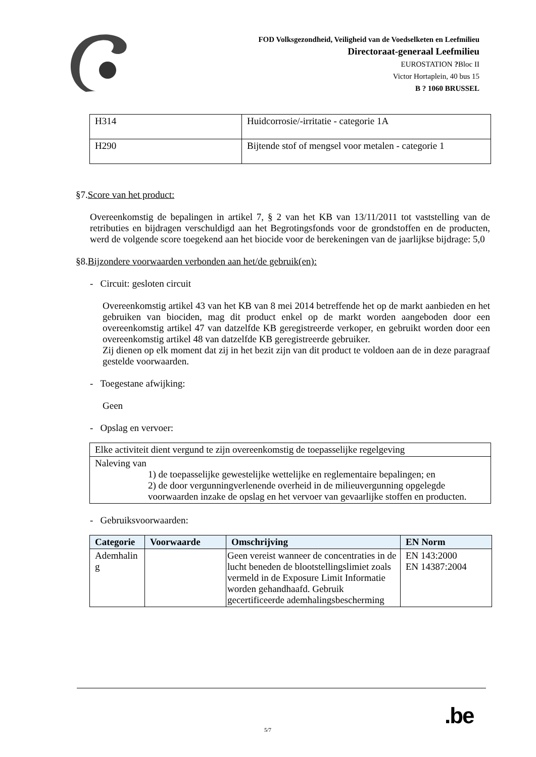FOD Volksgezondheid, Veiligheid van de Voedselketen en Leefmilieu
Directoraat-generaal Leefmilieu
EUROSTATION ?Bloc II
Victor Hortaplein, 40 bus 15
B ? 1060 BRUSSEL
| H314 | Huidcorrosie/-irritatie - categorie 1A |
| H290 | Bijtende stof of mengsel voor metalen - categorie 1 |
§7.Score van het product:
Overeenkomstig de bepalingen in artikel 7, § 2 van het KB van 13/11/2011 tot vaststelling van de retributies en bijdragen verschuldigd aan het Begrotingsfonds voor de grondstoffen en de producten, werd de volgende score toegekend aan het biocide voor de berekeningen van de jaarlijkse bijdrage: 5,0
§8.Bijzondere voorwaarden verbonden aan het/de gebruik(en):
- Circuit: gesloten circuit
Overeenkomstig artikel 43 van het KB van 8 mei 2014 betreffende het op de markt aanbieden en het gebruiken van biociden, mag dit product enkel op de markt worden aangeboden door een overeenkomstig artikel 47 van datzelfde KB geregistreerde verkoper, en gebruikt worden door een overeenkomstig artikel 48 van datzelfde KB geregistreerde gebruiker.
Zij dienen op elk moment dat zij in het bezit zijn van dit product te voldoen aan de in deze paragraaf gestelde voorwaarden.
- Toegestane afwijking:
Geen
- Opslag en vervoer:
| Elke activiteit dient vergund te zijn overeenkomstig de toepasselijke regelgeving |
| Naleving van 1) de toepasselijke gewestelijke wettelijke en reglementaire bepalingen; en 2) de door vergunningverlenende overheid in de milieuvergunning opgelegde voorwaarden inzake de opslag en het vervoer van gevaarlijke stoffen en producten. |
- Gebruiksvoorwaarden:
| Categorie | Voorwaarde | Omschrijving | EN Norm |
| --- | --- | --- | --- |
| Ademhalin g | | Geen vereist wanneer de concentraties in de lucht beneden de blootstellingslimiet zoals vermeld in de Exposure Limit Informatie worden gehandhaafd. Gebruik gecertificeerde ademhalingsbescherming | EN 143:2000 EN 14387:2004 |
5/7
.be